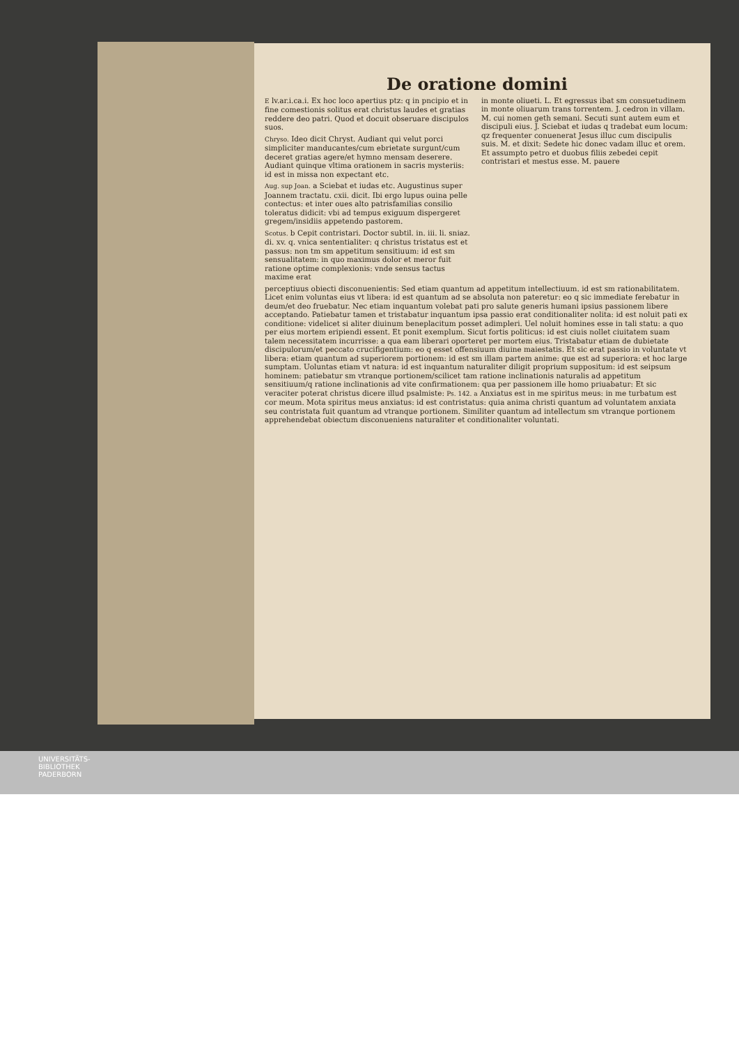De oratione domini
E lv.ar.i.ca.i. Ex hoc loco apertius ptz: q in pncipio et in fine comestionis solitus erat christus laudes et gratias reddere deo patri. Quod et docuit obseruare discipulos suos.
Chryso. Ideo dicit Chryst. Audiant qui velut porci simpliciter manducantes/cum ebrietate surgunt/cum deceret gratias agere/et hymno mensam deserere. Audiant quinque vltima orationem in sacris mysteriis: id est in missa non expectant etc.
Aug. sup Joan. a Sciebat et iudas etc. Augustinus super Joannem tractatu. cxii. dicit. Ibi ergo lupus ouina pelle contectus: et inter oues alto patrisfamilias consilio toleratus didicit: vbi ad tempus exiguum dispergeret gregem/insidiis appetendo pastorem.
Scotus. b Cepit contristari. Doctor subtil. in. iii. li. sniaz. di. xv. q. vnica sententialiter: q christus tristatus est et passus: non tm sm appetitum sensitiuum: id est sm sensualitatem: in quo maximus dolor et meror fuit ratione optime complexionis: vnde sensus tactus maxime erat
in monte oliueti. L. Et egressus ibat sm consuetudinem in monte oliuarum trans torrentem. J. cedron in villam. M. cui nomen geth semani. Secuti sunt autem eum et discipuli eius. J. Sciebat et iudas q tradebat eum locum: qz frequenter conuenerat Jesus illuc cum discipulis suis. M. et dixit: Sedete hic donec vadam illuc et orem. Et assumpto petro et duobus filiis zebedei cepit contristari et mestus esse. M. pauere
perceptiuus obiecti disconuenientis: Sed etiam quantum ad appetitum intellectiuum. id est sm rationabilitatem. Licet enim voluntas eius vt libera: id est quantum ad se absoluta non pateretur: eo q sic immediate ferebatur in deum/et deo fruebatur. Nec etiam inquantum volebat pati pro salute generis humani ipsius passionem libere acceptando. Patiebatur tamen et tristabatur inquantum ipsa passio erat conditionaliter nolita: id est noluit pati ex conditione: videlicet si aliter diuinum beneplacitum posset adimpleri. Uel noluit homines esse in tali statu: a quo per eius mortem eripiendi essent. Et ponit exemplum. Sicut fortis politicus: id est ciuis nollet ciuitatem suam talem necessitatem incurrisse: a qua eam liberari oporteret per mortem eius. Tristabatur etiam de dubietate discipulorum/et peccato crucifigentium: eo q esset offensiuum diuine maiestatis. Et sic erat passio in voluntate vt libera: etiam quantum ad superiorem portionem: id est sm illam partem anime: que est ad superiora: et hoc large sumptam. Uoluntas etiam vt natura: id est inquantum naturaliter diligit proprium suppositum: id est seipsum hominem: patiebatur sm vtranque portionem/scilicet tam ratione inclinationis naturalis ad appetitum sensitiuum/q ratione inclinationis ad vite confirmationem: qua per passionem ille homo priuabatur: Et sic veraciter poterat christus dicere illud psalmiste: Ps. 142. a Anxiatus est in me spiritus meus: in me turbatum est cor meum. Mota spiritus meus anxiatus: id est contristatus: quia anima christi quantum ad voluntatem anxiata seu contristata fuit quantum ad vtranque portionem. Similiter quantum ad intellectum sm vtranque portionem apprehendebat obiectum disconueniens naturaliter et conditionaliter voluntati.
UNIVERSITÄTS-
BIBLIOTHEK
PADERBORN